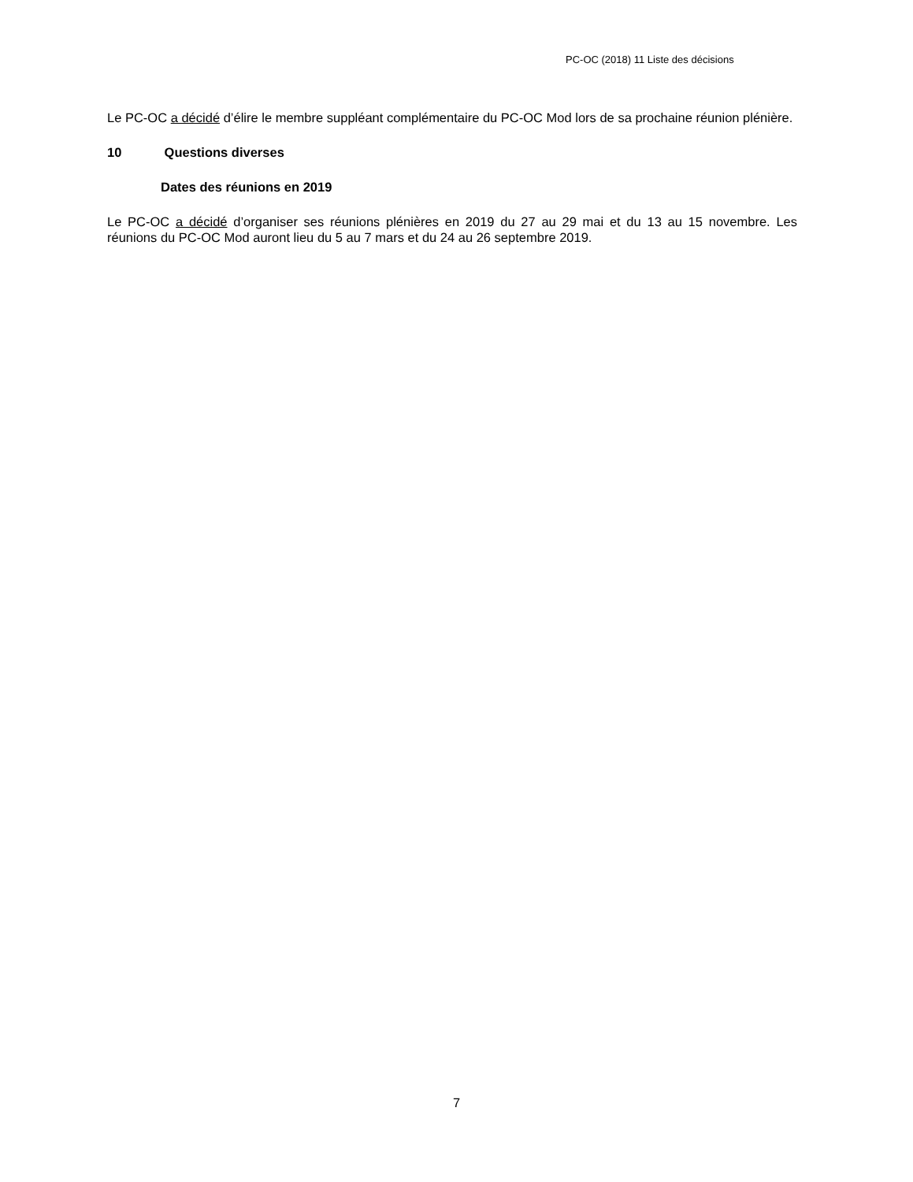PC-OC (2018) 11 Liste des décisions
Le PC-OC a décidé d’élire le membre suppléant complémentaire du PC-OC Mod lors de sa prochaine réunion plénière.
10 Questions diverses
Dates des réunions en 2019
Le PC-OC a décidé d’organiser ses réunions plénières en 2019 du 27 au 29 mai et du 13 au 15 novembre. Les réunions du PC-OC Mod auront lieu du 5 au 7 mars et du 24 au 26 septembre 2019.
7